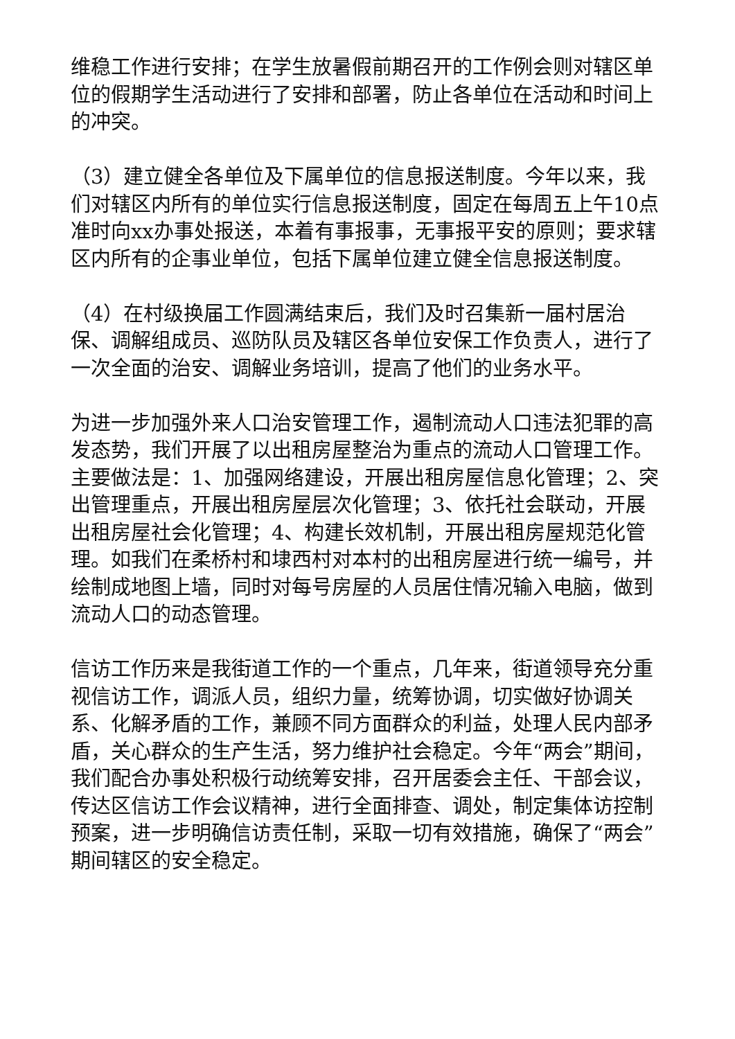维稳工作进行安排；在学生放暑假前期召开的工作例会则对辖区单位的假期学生活动进行了安排和部署，防止各单位在活动和时间上的冲突。
（3）建立健全各单位及下属单位的信息报送制度。今年以来，我们对辖区内所有的单位实行信息报送制度，固定在每周五上午10点准时向xx办事处报送，本着有事报事，无事报平安的原则；要求辖区内所有的企事业单位，包括下属单位建立健全信息报送制度。
（4）在村级换届工作圆满结束后，我们及时召集新一届村居治保、调解组成员、巡防队员及辖区各单位安保工作负责人，进行了一次全面的治安、调解业务培训，提高了他们的业务水平。
为进一步加强外来人口治安管理工作，遏制流动人口违法犯罪的高发态势，我们开展了以出租房屋整治为重点的流动人口管理工作。主要做法是：1、加强网络建设，开展出租房屋信息化管理；2、突出管理重点，开展出租房屋层次化管理；3、依托社会联动，开展出租房屋社会化管理；4、构建长效机制，开展出租房屋规范化管理。如我们在柔桥村和埭西村对本村的出租房屋进行统一编号，并绘制成地图上墙，同时对每号房屋的人员居住情况输入电脑，做到流动人口的动态管理。
信访工作历来是我街道工作的一个重点，几年来，街道领导充分重视信访工作，调派人员，组织力量，统筹协调，切实做好协调关系、化解矛盾的工作，兼顾不同方面群众的利益，处理人民内部矛盾，关心群众的生产生活，努力维护社会稳定。今年“两会”期间，我们配合办事处积极行动统筹安排，召开居委会主任、干部会议，传达区信访工作会议精神，进行全面排查、调处，制定集体访控制预案，进一步明确信访责任制，采取一切有效措施，确保了“两会”期间辖区的安全稳定。